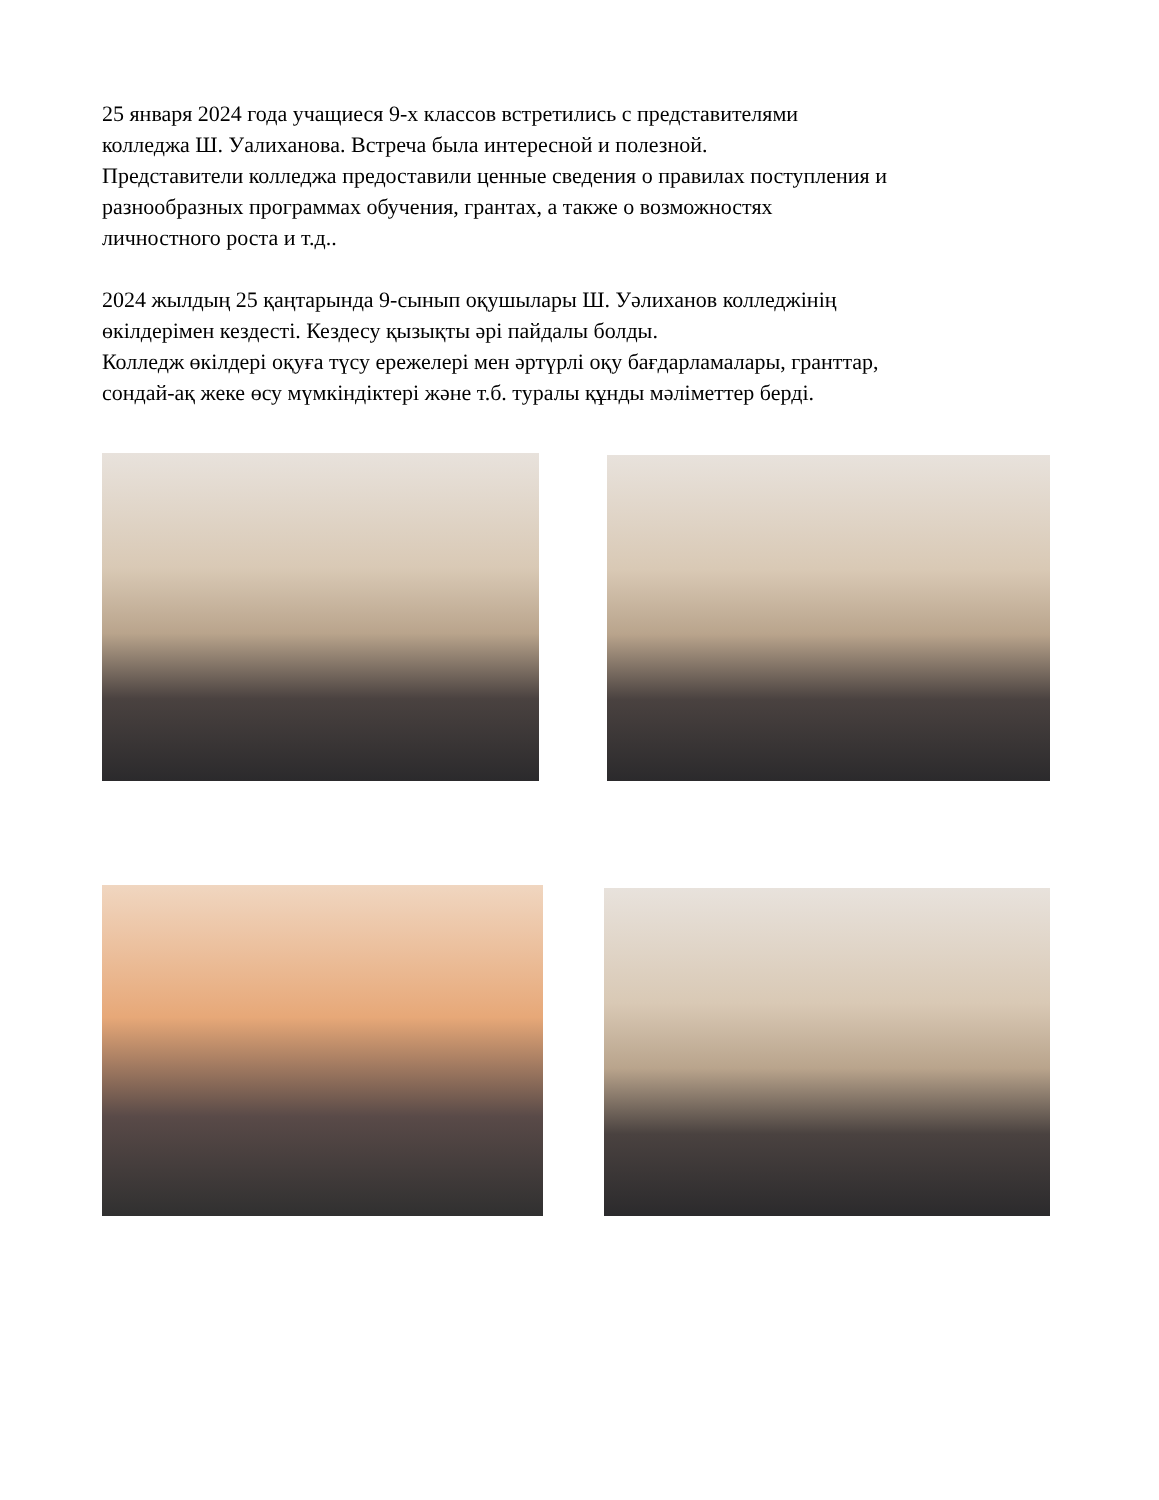25 января 2024 года учащиеся 9-х классов встретились с представителями
колледжа Ш. Уалиханова. Встреча была интересной и полезной.
Представители колледжа предоставили ценные сведения о правилах поступления и
разнообразных программах обучения, грантах, а также о возможностях
личностного роста и т.д..
2024 жылдың 25 қаңтарында 9-сынып оқушылары Ш. Уәлиханов колледжінің
өкілдерімен кездесті. Кездесу қызықты әрі пайдалы болды.
Колледж өкілдері оқуға түсу ережелері мен әртүрлі оқу бағдарламалары, гранттар,
сондай-ақ жеке өсу мүмкіндіктері және т.б. туралы құнды мәліметтер берді.